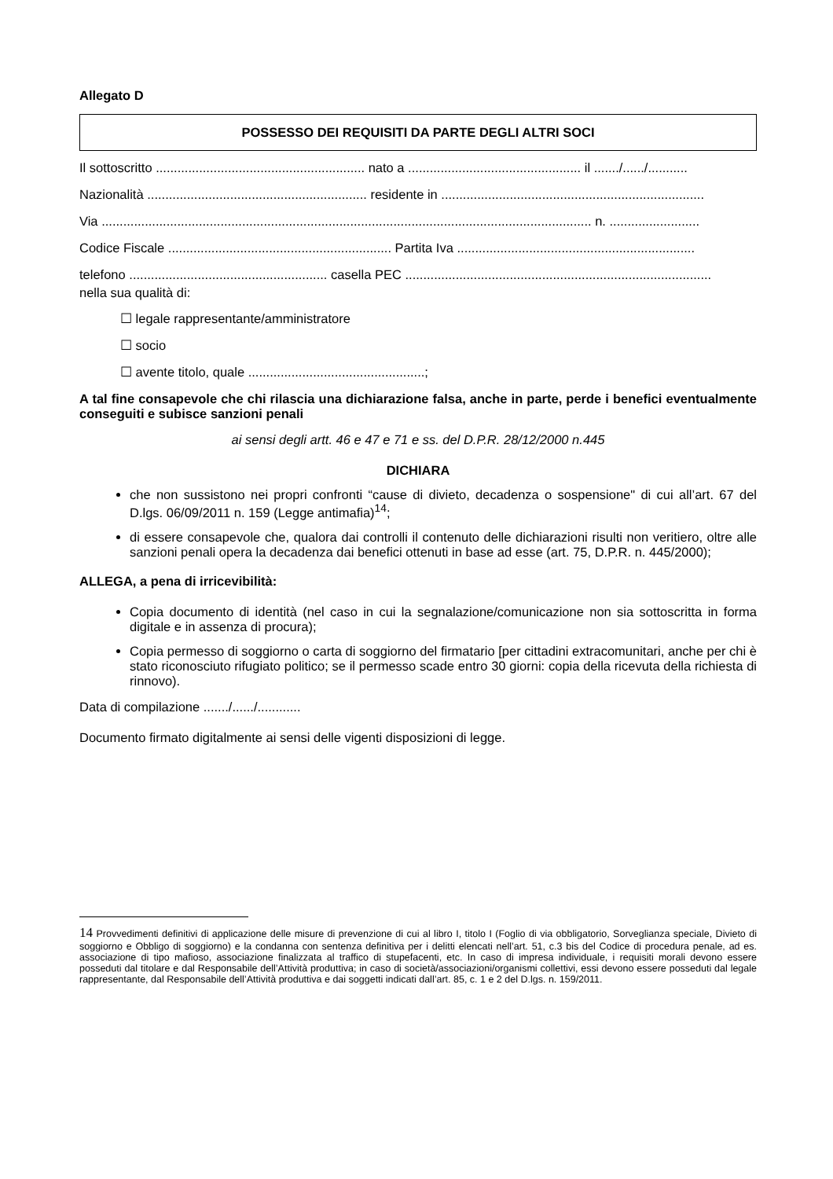Allegato D
POSSESSO DEI REQUISITI DA PARTE DEGLI ALTRI SOCI
Il sottoscritto .......................................................... nato a ................................................ il ......./....../...........
Nazionalità ............................................................. residente in .........................................................................
Via ........................................................................................................................................ n. .........................
Codice Fiscale .............................................................. Partita Iva ..................................................................
telefono ....................................................... casella PEC .....................................................................................
nella sua qualità di:
☐ legale rappresentante/amministratore
☐ socio
☐ avente titolo, quale .................................................;
A tal fine consapevole che chi rilascia una dichiarazione falsa, anche in parte, perde i benefici eventualmente conseguiti e subisce sanzioni penali
ai sensi degli artt. 46 e 47 e 71 e ss. del D.P.R. 28/12/2000 n.445
DICHIARA
che non sussistono nei propri confronti “cause di divieto, decadenza o sospensione" di cui all’art. 67 del D.lgs. 06/09/2011 n. 159 (Legge antimafia)<sup>14</sup>;
di essere consapevole che, qualora dai controlli il contenuto delle dichiarazioni risulti non veritiero, oltre alle sanzioni penali opera la decadenza dai benefici ottenuti in base ad esse (art. 75, D.P.R. n. 445/2000);
ALLEGA, a pena di irricevibilità:
Copia documento di identità (nel caso in cui la segnalazione/comunicazione non sia sottoscritta in forma digitale e in assenza di procura);
Copia permesso di soggiorno o carta di soggiorno del firmatario [per cittadini extracomunitari, anche per chi è stato riconosciuto rifugiato politico; se il permesso scade entro 30 giorni: copia della ricevuta della richiesta di rinnovo).
Data di compilazione ......./....../............
Documento firmato digitalmente ai sensi delle vigenti disposizioni di legge.
14 Provvedimenti definitivi di applicazione delle misure di prevenzione di cui al libro I, titolo I (Foglio di via obbligatorio, Sorveglianza speciale, Divieto di soggiorno e Obbligo di soggiorno) e la condanna con sentenza definitiva per i delitti elencati nell’art. 51, c.3 bis del Codice di procedura penale, ad es. associazione di tipo mafioso, associazione finalizzata al traffico di stupefacenti, etc. In caso di impresa individuale, i requisiti morali devono essere posseduti dal titolare e dal Responsabile dell’Attività produttiva; in caso di società/associazioni/organismi collettivi, essi devono essere posseduti dal legale rappresentante, dal Responsabile dell’Attività produttiva e dai soggetti indicati dall’art. 85, c. 1 e 2 del D.lgs. n. 159/2011.